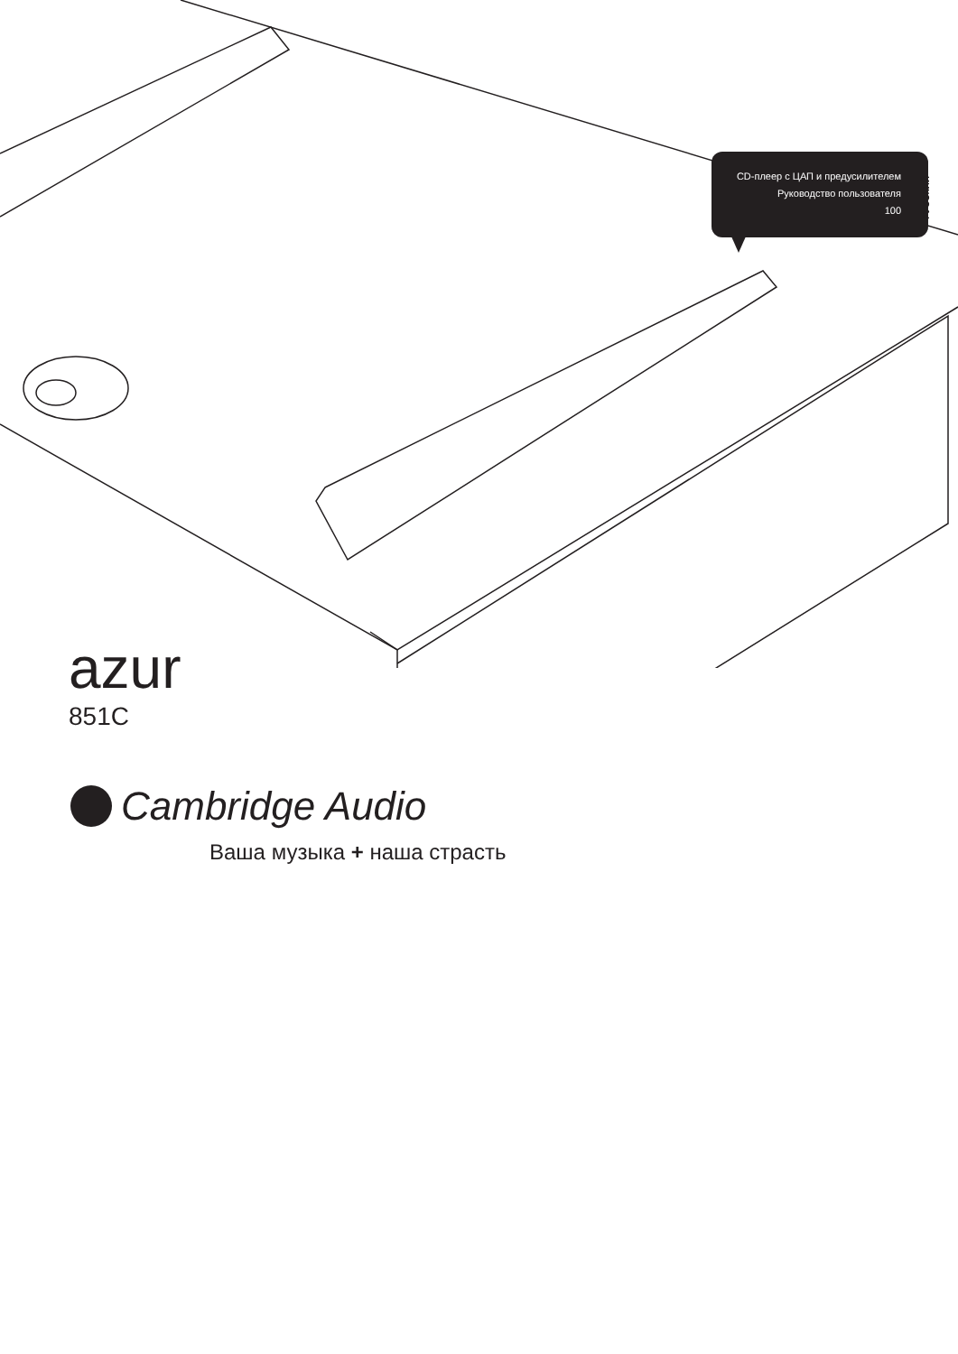CD-плеер с ЦАП и предусилителем
Руководство пользователя
100
РУССКИЙ
azur
851C
Cambridge Audio
Ваша музыка + наша страсть